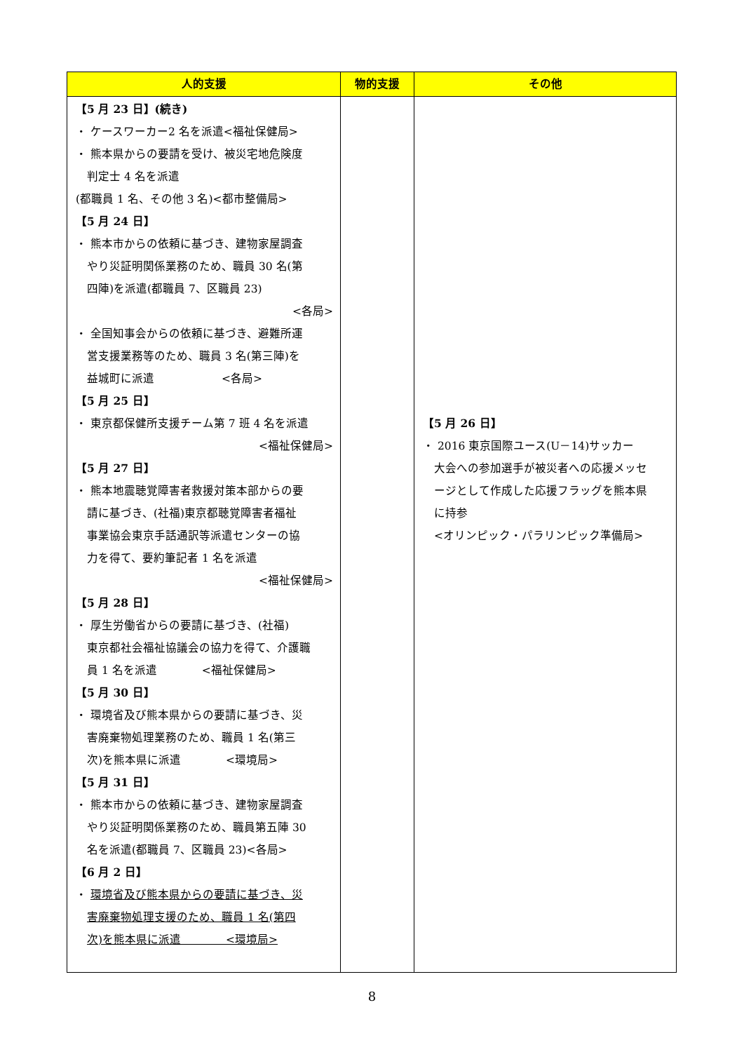| 人的支援 | 物的支援 | その他 |
| --- | --- | --- |
| 【5 月 23 日】(続き) ・ ケースワーカー2 名を派遣<福祉保健局> ・ 熊本県からの要請を受け、被災宅地危険度 判定士 4 名を派遣 (都職員 1 名、その他 3 名)<都市整備局> 【5 月 24 日】 ・ 熊本市からの依頼に基づき、建物家屋調査 やり災証明関係業務のため、職員 30 名(第 四陣)を派遣(都職員 7、区職員 23) <各局> ・ 全国知事会からの依頼に基づき、避難所運 営支援業務等のため、職員 3 名(第三陣)を 益城町に派遣 <各局> 【5 月 25 日】 ・ 東京都保健所支援チーム第 7 班 4 名を派遣 <福祉保健局> 【5 月 27 日】 ・ 熊本地震聴覚障害者救援対策本部からの要 請に基づき、(社福)東京都聴覚障害者福祉 事業協会東京手話通訳等派遣センターの協 力を得て、要約筆記者 1 名を派遣 <福祉保健局> 【5 月 28 日】 ・ 厚生労働省からの要請に基づき、(社福) 東京都社会福祉協議会の協力を得て、介護職 員 1 名を派遣 <福祉保健局> 【5 月 30 日】 ・ 環境省及び熊本県からの要請に基づき、災 害廃棄物処理業務のため、職員 1 名(第三 次)を熊本県に派遣 <環境局> 【5 月 31 日】 ・ 熊本市からの依頼に基づき、建物家屋調査 やり災証明関係業務のため、職員第五陣 30 名を派遣(都職員 7、区職員 23)<各局> 【6 月 2 日】 ・ 環境省及び熊本県からの要請に基づき、災 害廃棄物処理支援のため、職員 1 名(第四 次)を熊本県に派遣 <環境局> | | 【5 月 26 日】 ・ 2016 東京国際ユース(U－14)サッカー 大会への参加選手が被災者への応援メッセ ージとして作成した応援フラッグを熊本県 に持参 <オリンピック・パラリンピック準備局> |
8